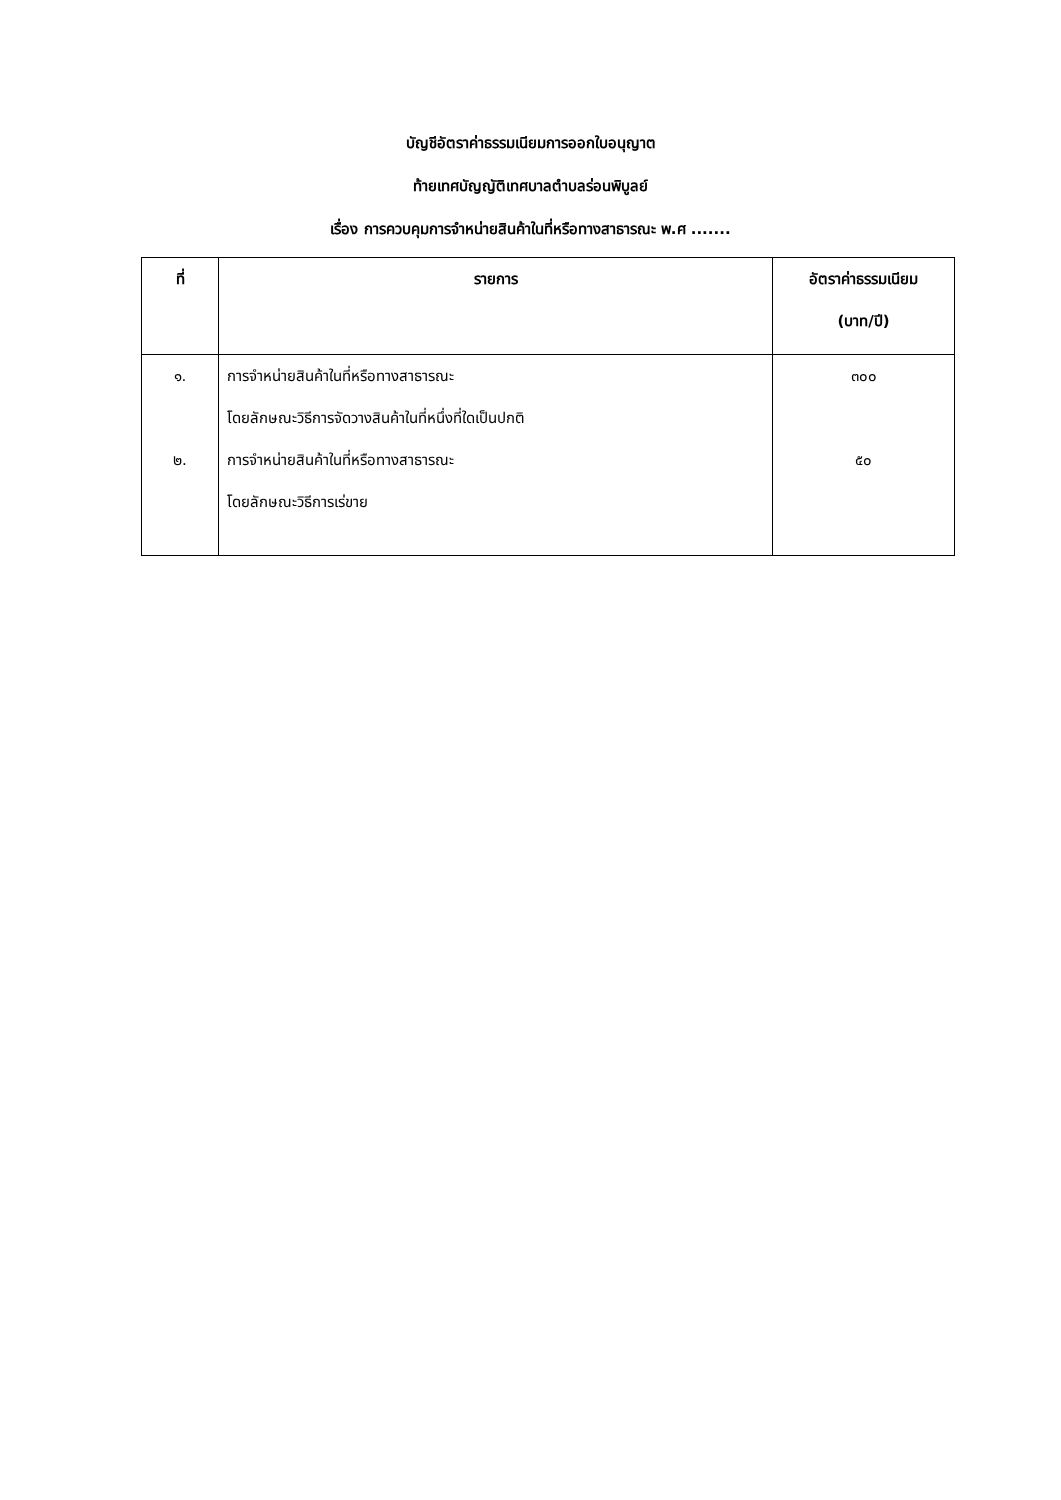บัญชีอัตราค่าธรรมเนียมการออกใบอนุญาต
ท้ายเทศบัญญัติเทศบาลตำบลร่อนพิบูลย์
เรื่อง การควบคุมการจำหน่ายสินค้าในที่หรือทางสาธารณะ พ.ศ .......
| ที่ | รายการ | อัตราค่าธรรมเนียม (บาท/ปี) |
| --- | --- | --- |
| ๑. ๒. | การจำหน่ายสินค้าในที่หรือทางสาธารณะ โดยลักษณะวิธีการจัดวางสินค้าในที่หนึ่งที่ใดเป็นปกติ การจำหน่ายสินค้าในที่หรือทางสาธารณะ โดยลักษณะวิธีการเร่ขาย | ๓๐๐ ๕๐ |